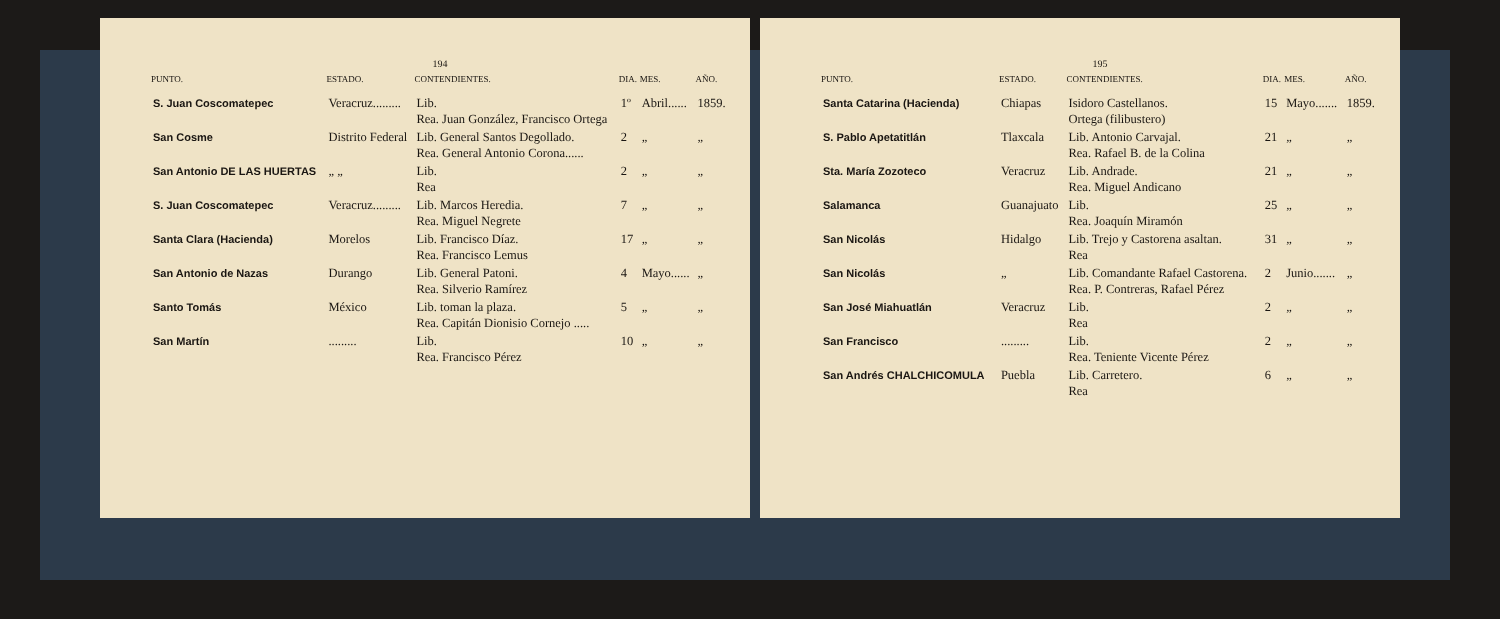194
| PUNTO. | ESTADO. | CONTENDIENTES. | DIA. | MES. | AÑO. |
| --- | --- | --- | --- | --- | --- |
| S. Juan Coscomatepec | Veracruz......... | Lib. Rea. Juan González, Francisco Ortega | 1º | Abril...... | 1859. |
| San Cosme | Distrito Federal | Lib. General Santos Degollado. Rea. General Antonio Corona...... | 2 | „ | „ |
| San Antonio DE LAS HUERTAS | „ „ | Lib. Rea | 2 | „ | „ |
| S. Juan Coscomatepec | Veracruz......... | Lib. Marcos Heredia. Rea. Miguel Negrete | 7 | „ | „ |
| Santa Clara (Hacienda) | Morelos | Lib. Francisco Díaz. Rea. Francisco Lemus | 17 | „ | „ |
| San Antonio de Nazas | Durango | Lib. General Patoni. Rea. Silverio Ramírez | 4 | Mayo...... | „ |
| Santo Tomás | México | Lib. toman la plaza. Rea. Capitán Dionisio Cornejo ..... | 5 | „ | „ |
| San Martín | ......... | Lib. Rea. Francisco Pérez | 10 | „ | „ |
195
| PUNTO. | ESTADO. | CONTENDIENTES. | DIA. | MES. | AÑO. |
| --- | --- | --- | --- | --- | --- |
| Santa Catarina (Hacienda) | Chiapas | Isidoro Castellanos. Ortega (filibustero) | 15 | Mayo....... | 1859. |
| S. Pablo Apetatitlán | Tlaxcala | Lib. Antonio Carvajal. Rea. Rafael B. de la Colina | 21 | „ | „ |
| Sta. María Zozoteco | Veracruz | Lib. Andrade. Rea. Miguel Andicano | 21 | „ | „ |
| Salamanca | Guanajuato | Lib. Rea. Joaquín Miramón | 25 | „ | „ |
| San Nicolás | Hidalgo | Lib. Trejo y Castorena asaltan. Rea | 31 | „ | „ |
| San Nicolás | „ | Lib. Comandante Rafael Castorena. Rea. P. Contreras, Rafael Pérez | 2 | Junio....... | „ |
| San José Miahuatlán | Veracruz | Lib. Rea | 2 | „ | „ |
| San Francisco | ......... | Lib. Rea. Teniente Vicente Pérez | 2 | „ | „ |
| San Andrés CHALCHICOMULA | Puebla | Lib. Carretero. Rea | 6 | „ | „ |